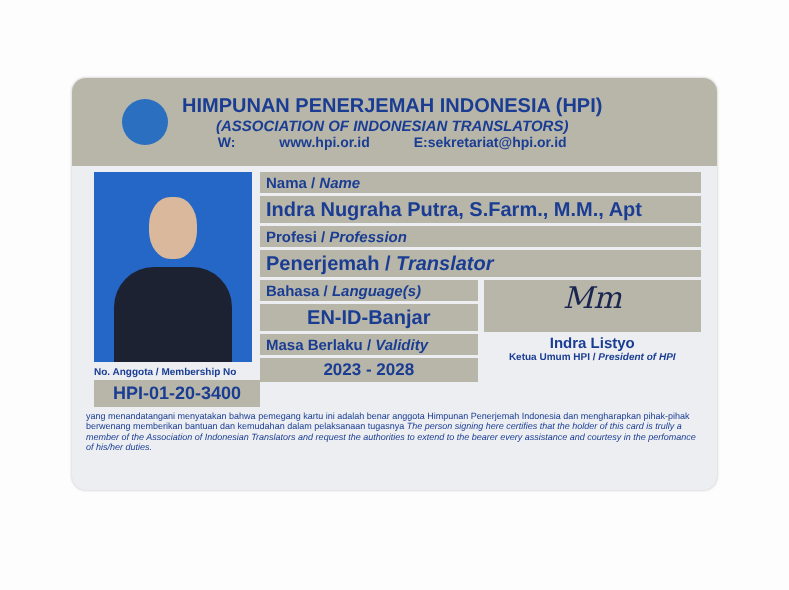HIMPUNAN PENERJEMAH INDONESIA (HPI)
(ASSOCIATION OF INDONESIAN TRANSLATORS)
W: www.hpi.or.id E:sekretariat@hpi.or.id
No. Anggota / Membership No
HPI-01-20-3400
Nama / Name
Indra Nugraha Putra, S.Farm., M.M., Apt
Profesi / Profession
Penerjemah / Translator
Bahasa / Language(s)
EN-ID-Banjar
Mm
Masa Berlaku / Validity
2023 - 2028
Indra Listyo
Ketua Umum HPI / President of HPI
yang menandatangani menyatakan bahwa pemegang kartu ini adalah benar anggota Himpunan Penerjemah Indonesia dan mengharapkan pihak-pihak berwenang memberikan bantuan dan kemudahan dalam pelaksanaan tugasnya The person signing here certifies that the holder of this card is trully a member of the Association of Indonesian Translators and request the authorities to extend to the bearer every assistance and courtesy in the perfomance of his/her duties.